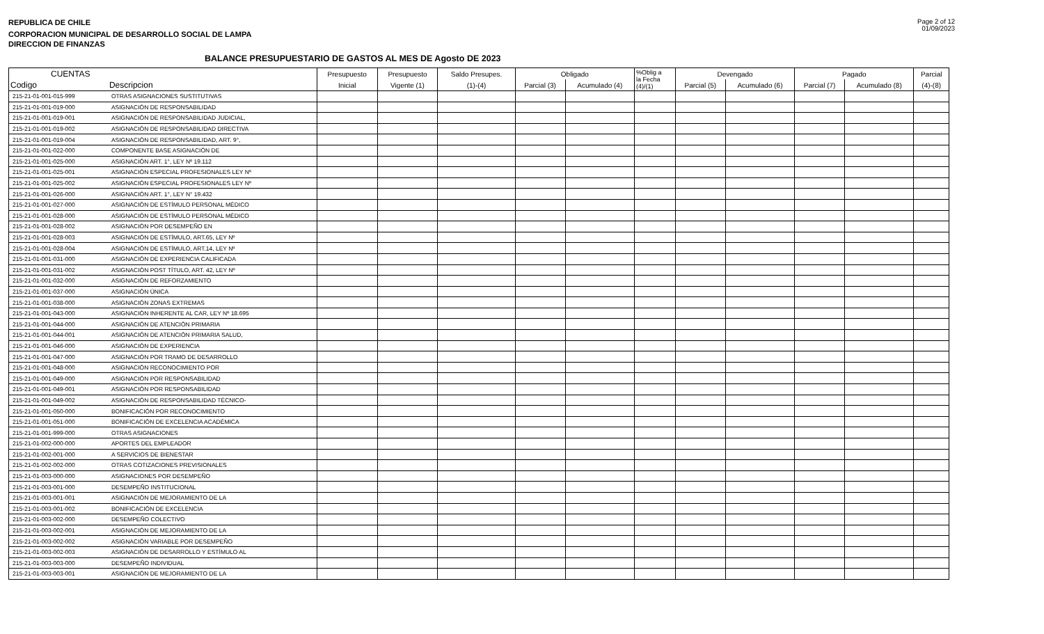REPUBLICA DE CHILE
CORPORACION MUNICIPAL DE DESARROLLO SOCIAL DE LAMPA
DIRECCION DE FINANZAS
Page 2 of 12
01/09/2023
BALANCE PRESUPUESTARIO DE GASTOS AL MES DE Agosto DE 2023
| CUENTAS | | Presupuesto | Presupuesto | Saldo Presupes. | Obligado | | %Oblig a la Fecha (4)/(1) | Devengado | | Pagado | | Parcial |
| --- | --- | --- | --- | --- | --- | --- | --- | --- | --- | --- | --- | --- |
| Codigo | Descripcion | Inicial | Vigente (1) | (1)-(4) | Parcial (3) | Acumulado (4) | | Parcial (5) | Acumulado (6) | Parcial (7) | Acumulado (8) | (4)-(8) |
| 215-21-01-001-015-999 | OTRAS ASIGNACIONES SUSTITUTIVAS | | | | | | | | | | | |
| 215-21-01-001-019-000 | ASIGNACIÓN DE RESPONSABILIDAD | | | | | | | | | | | |
| 215-21-01-001-019-001 | ASIGNACIÓN DE RESPONSABILIDAD JUDICIAL, | | | | | | | | | | | |
| 215-21-01-001-019-002 | ASIGNACIÓN DE RESPONSABILIDAD DIRECTIVA | | | | | | | | | | | |
| 215-21-01-001-019-004 | ASIGNACIÓN DE RESPONSABILIDAD, ART. 9°, | | | | | | | | | | | |
| 215-21-01-001-022-000 | COMPONENTE BASE ASIGNACIÓN DE | | | | | | | | | | | |
| 215-21-01-001-025-000 | ASIGNACIÓN ART. 1°, LEY Nº 19.112 | | | | | | | | | | | |
| 215-21-01-001-025-001 | ASIGNACIÓN ESPECIAL PROFESIONALES LEY Nº | | | | | | | | | | | |
| 215-21-01-001-025-002 | ASIGNACIÓN ESPECIAL PROFESIONALES LEY Nº | | | | | | | | | | | |
| 215-21-01-001-026-000 | ASIGNACIÓN ART. 1°, LEY N° 19.432 | | | | | | | | | | | |
| 215-21-01-001-027-000 | ASIGNACIÓN DE ESTÍMULO PERSONAL MÉDICO | | | | | | | | | | | |
| 215-21-01-001-028-000 | ASIGNACIÓN DE ESTÍMULO PERSONAL MÉDICO | | | | | | | | | | | |
| 215-21-01-001-028-002 | ASIGNACIÓN POR DESEMPEÑO EN | | | | | | | | | | | |
| 215-21-01-001-028-003 | ASIGNACIÓN DE ESTÍMULO, ART.65, LEY Nº | | | | | | | | | | | |
| 215-21-01-001-028-004 | ASIGNACIÓN DE ESTÍMULO, ART.14, LEY Nº | | | | | | | | | | | |
| 215-21-01-001-031-000 | ASIGNACIÓN DE EXPERIENCIA CALIFICADA | | | | | | | | | | | |
| 215-21-01-001-031-002 | ASIGNACIÓN POST TÍTULO, ART. 42, LEY Nº | | | | | | | | | | | |
| 215-21-01-001-032-000 | ASIGNACIÓN DE REFORZAMIENTO | | | | | | | | | | | |
| 215-21-01-001-037-000 | ASIGNACIÓN ÚNICA | | | | | | | | | | | |
| 215-21-01-001-038-000 | ASIGNACIÓN ZONAS EXTREMAS | | | | | | | | | | | |
| 215-21-01-001-043-000 | ASIGNACIÓN INHERENTE AL CAR, LEY Nº 18.695 | | | | | | | | | | | |
| 215-21-01-001-044-000 | ASIGNACIÓN DE ATENCIÓN PRIMARIA | | | | | | | | | | | |
| 215-21-01-001-044-001 | ASIGNACIÓN DE ATENCIÓN PRIMARIA SALUD, | | | | | | | | | | | |
| 215-21-01-001-046-000 | ASIGNACIÓN DE EXPERIENCIA | | | | | | | | | | | |
| 215-21-01-001-047-000 | ASIGNACIÓN POR TRAMO DE DESARROLLO | | | | | | | | | | | |
| 215-21-01-001-048-000 | ASIGNACIÓN RECONOCIMIENTO POR | | | | | | | | | | | |
| 215-21-01-001-049-000 | ASIGNACIÓN POR RESPONSABILIDAD | | | | | | | | | | | |
| 215-21-01-001-049-001 | ASIGNACIÓN POR RESPONSABILIDAD | | | | | | | | | | | |
| 215-21-01-001-049-002 | ASIGNACIÓN DE RESPONSABILIDAD TÉCNICO- | | | | | | | | | | | |
| 215-21-01-001-050-000 | BONIFICACIÓN POR RECONOCIMIENTO | | | | | | | | | | | |
| 215-21-01-001-051-000 | BONIFICACIÓN DE EXCELENCIA ACADÉMICA | | | | | | | | | | | |
| 215-21-01-001-999-000 | OTRAS ASIGNACIONES | | | | | | | | | | | |
| 215-21-01-002-000-000 | APORTES DEL EMPLEADOR | | | | | | | | | | | |
| 215-21-01-002-001-000 | A SERVICIOS DE BIENESTAR | | | | | | | | | | | |
| 215-21-01-002-002-000 | OTRAS COTIZACIONES PREVISIONALES | | | | | | | | | | | |
| 215-21-01-003-000-000 | ASIGNACIONES POR DESEMPEÑO | | | | | | | | | | | |
| 215-21-01-003-001-000 | DESEMPEÑO INSTITUCIONAL | | | | | | | | | | | |
| 215-21-01-003-001-001 | ASIGNACIÓN DE MEJORAMIENTO DE LA | | | | | | | | | | | |
| 215-21-01-003-001-002 | BONIFICACIÓN DE EXCELENCIA | | | | | | | | | | | |
| 215-21-01-003-002-000 | DESEMPEÑO COLECTIVO | | | | | | | | | | | |
| 215-21-01-003-002-001 | ASIGNACIÓN DE MEJORAMIENTO DE LA | | | | | | | | | | | |
| 215-21-01-003-002-002 | ASIGNACIÓN VARIABLE POR DESEMPEÑO | | | | | | | | | | | |
| 215-21-01-003-002-003 | ASIGNACIÓN DE DESARROLLO Y ESTÍMULO AL | | | | | | | | | | | |
| 215-21-01-003-003-000 | DESEMPEÑO INDIVIDUAL | | | | | | | | | | | |
| 215-21-01-003-003-001 | ASIGNACIÓN DE MEJORAMIENTO DE LA | | | | | | | | | | | |